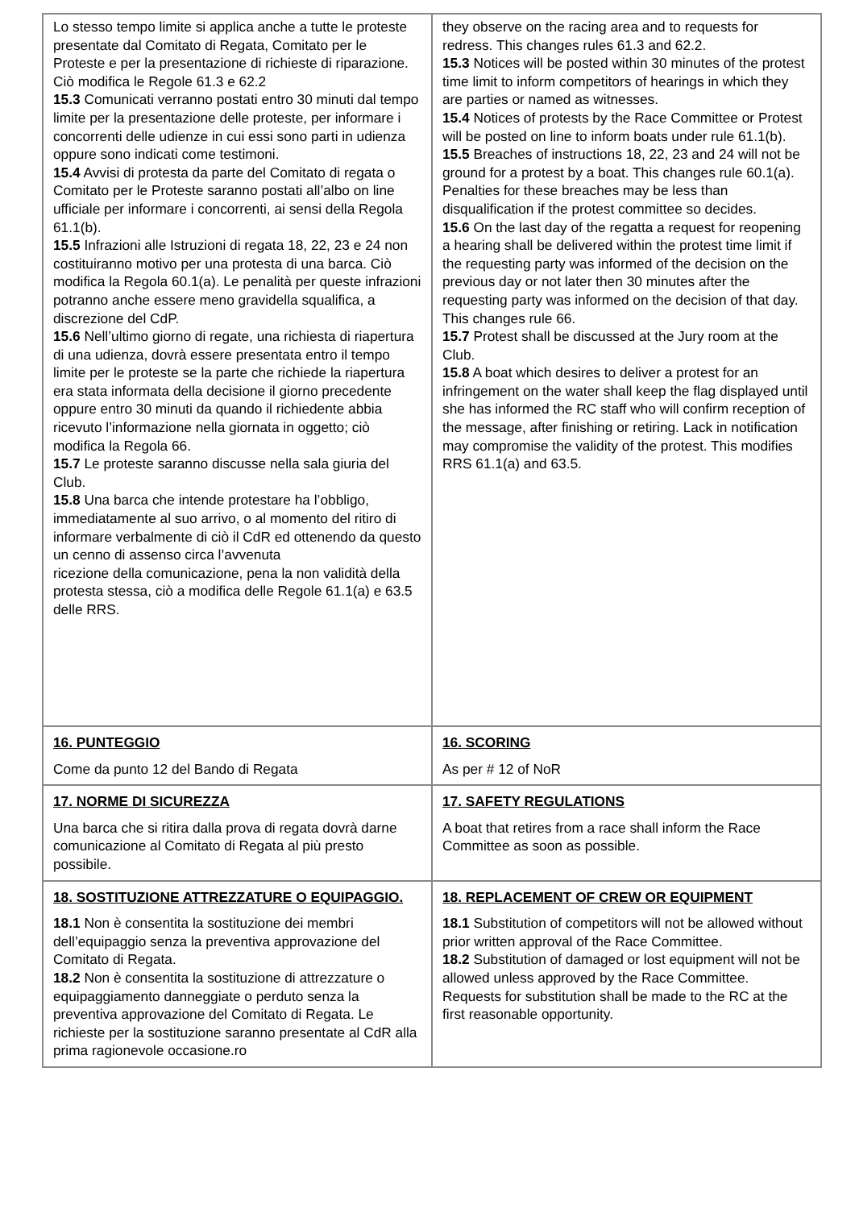| Lo stesso tempo limite si applica anche a tutte le proteste presentate dal Comitato di Regata, Comitato per le Proteste e per la presentazione di richieste di riparazione. Ciò modifica le Regole 61.3 e 62.2 15.3 Comunicati verranno postati entro 30 minuti dal tempo limite per la presentazione delle proteste, per informare i concorrenti delle udienze in cui essi sono parti in udienza oppure sono indicati come testimoni. 15.4 Avvisi di protesta da parte del Comitato di regata o Comitato per le Proteste saranno postati all’albo on line ufficiale per informare i concorrenti, ai sensi della Regola 61.1(b). 15.5 Infrazioni alle Istruzioni di regata 18, 22, 23 e 24 non costituiranno motivo per una protesta di una barca. Ciò modifica la Regola 60.1(a). Le penalità per queste infrazioni potranno anche essere meno gravidella squalifica, a discrezione del CdP. 15.6 Nell’ultimo giorno di regate, una richiesta di riapertura di una udienza, dovrà essere presentata entro il tempo limite per le proteste se la parte che richiede la riapertura era stata informata della decisione il giorno precedente oppure entro 30 minuti da quando il richiedente abbia ricevuto l’informazione nella giornata in oggetto; ciò modifica la Regola 66. 15.7 Le proteste saranno discusse nella sala giuria del Club. 15.8 Una barca che intende protestare ha l’obbligo, immediatamente al suo arrivo, o al momento del ritiro di informare verbalmente di ciò il CdR ed ottenendo da questo un cenno di assenso circa l’avvenuta ricezione della comunicazione, pena la non validità della protesta stessa, ciò a modifica delle Regole 61.1(a) e 63.5 delle RRS. | they observe on the racing area and to requests for redress. This changes rules 61.3 and 62.2. 15.3 Notices will be posted within 30 minutes of the protest time limit to inform competitors of hearings in which they are parties or named as witnesses. 15.4 Notices of protests by the Race Committee or Protest will be posted on line to inform boats under rule 61.1(b). 15.5 Breaches of instructions 18, 22, 23 and 24 will not be ground for a protest by a boat. This changes rule 60.1(a). Penalties for these breaches may be less than disqualification if the protest committee so decides. 15.6 On the last day of the regatta a request for reopening a hearing shall be delivered within the protest time limit if the requesting party was informed of the decision on the previous day or not later then 30 minutes after the requesting party was informed on the decision of that day. This changes rule 66. 15.7 Protest shall be discussed at the Jury room at the Club. 15.8 A boat which desires to deliver a protest for an infringement on the water shall keep the flag displayed until she has informed the RC staff who will confirm reception of the message, after finishing or retiring. Lack in notification may compromise the validity of the protest. This modifies RRS 61.1(a) and 63.5. |
| 16. PUNTEGGIO Come da punto 12 del Bando di Regata | 16. SCORING As per # 12 of NoR |
| 17. NORME DI SICUREZZA Una barca che si ritira dalla prova di regata dovrà darne comunicazione al Comitato di Regata al più presto possibile. | 17. SAFETY REGULATIONS A boat that retires from a race shall inform the Race Committee as soon as possible. |
| 18. SOSTITUZIONE ATTREZZATURE O EQUIPAGGIO. 18.1 Non è consentita la sostituzione dei membri dell’equipaggio senza la preventiva approvazione del Comitato di Regata. 18.2 Non è consentita la sostituzione di attrezzature o equipaggiamento danneggiate o perduto senza la preventiva approvazione del Comitato di Regata. Le richieste per la sostituzione saranno presentate al CdR alla prima ragionevole occasione.ro | 18. REPLACEMENT OF CREW OR EQUIPMENT 18.1 Substitution of competitors will not be allowed without prior written approval of the Race Committee. 18.2 Substitution of damaged or lost equipment will not be allowed unless approved by the Race Committee. Requests for substitution shall be made to the RC at the first reasonable opportunity. |